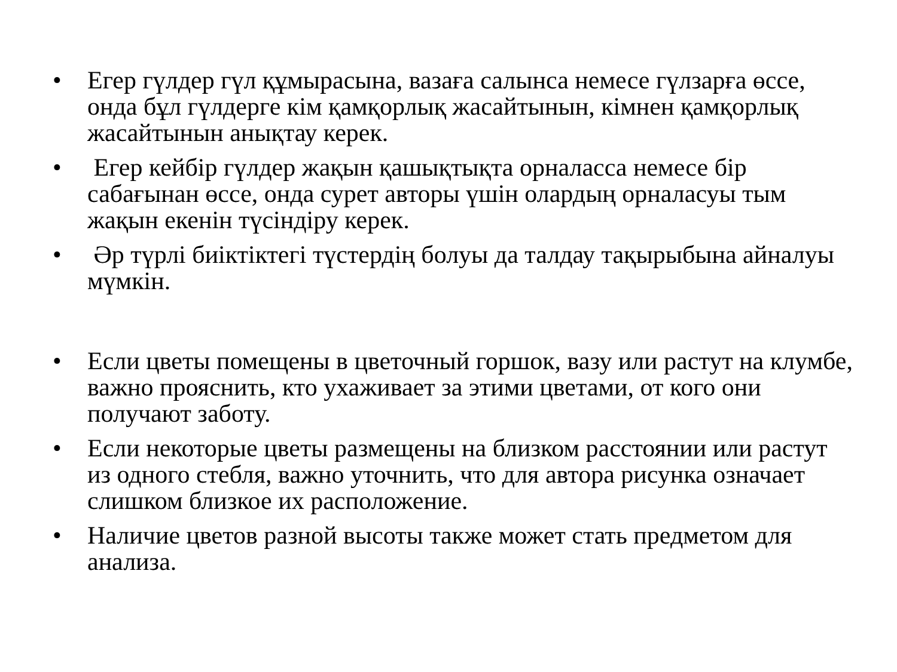• Егер гүлдер гүл құмырасына, вазаға салынса немесе гүлзарға өссе, онда бұл гүлдерге кім қамқорлық жасайтынын, кімнен қамқорлық жасайтынын анықтау керек.
• Егер кейбір гүлдер жақын қашықтықта орналасса немесе бір сабағынан өссе, онда сурет авторы үшін олардың орналасуы тым жақын екенін түсіндіру керек.
• Әр түрлі биіктіктегі түстердің болуы да талдау тақырыбына айналуы мүмкін.
• Если цветы помещены в цветочный горшок, вазу или растут на клумбе, важно прояснить, кто ухаживает за этими цветами, от кого они получают заботу.
• Если некоторые цветы размещены на близком расстоянии или растут из одного стебля, важно уточнить, что для автора рисунка означает слишком близкое их расположение.
• Наличие цветов разной высоты также может стать предметом для анализа.